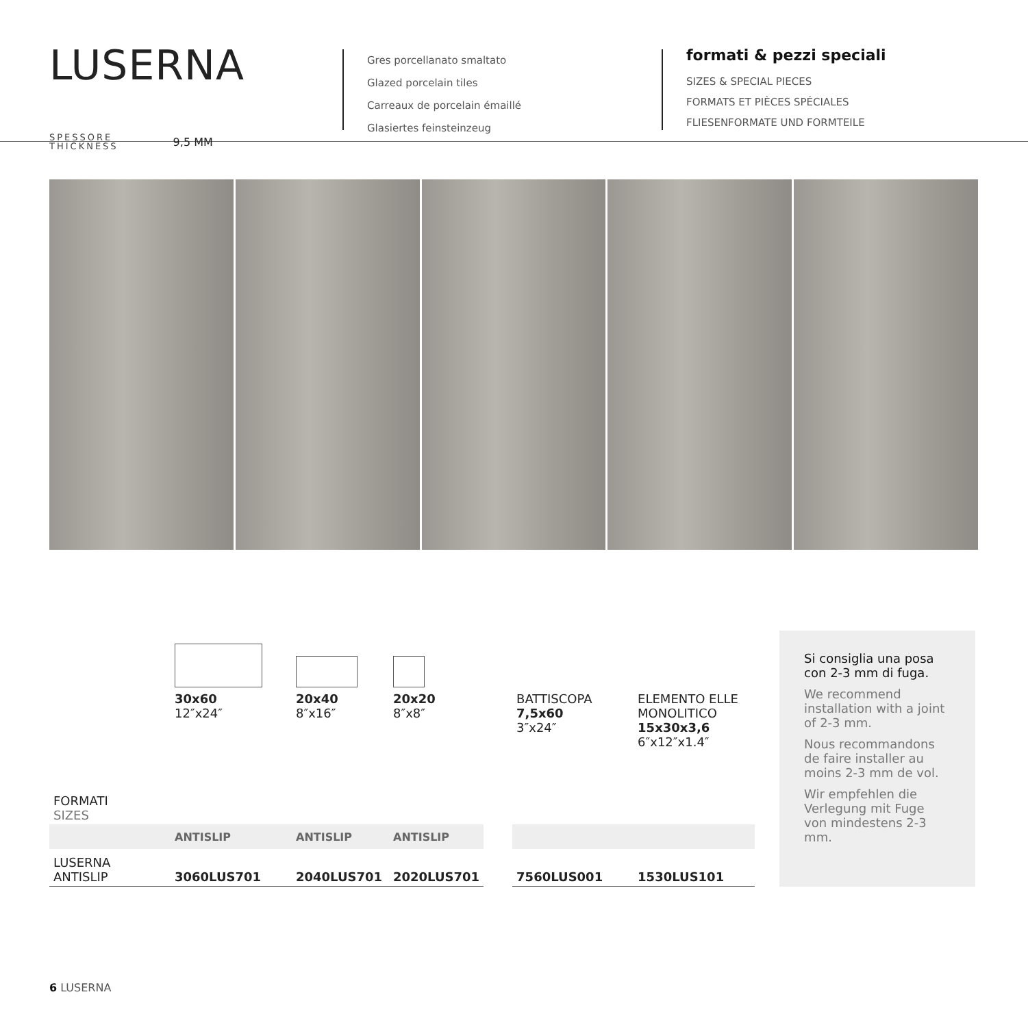LUSERNA
SPESSORE
THICKNESS
9,5 MM
Gres porcellanato smaltato
Glazed porcelain tiles
Carreaux de porcelain émaillé
Glasiertes feinsteinzeug
formati & pezzi speciali
SIZES & SPECIAL PIECES
FORMATS ET PIÈCES SPÉCIALES
FLIESENFORMATE UND FORMTEILE
| FORMATI SIZES | 30x60 12″x24″ | 20x40 8″x16″ | 20x20 8″x8″ | | BATTISCOPA 7,5x60 3″x24″ | ELEMENTO ELLE MONOLITICO 15x30x3,6 6″x12″x1.4″ |
| | ANTISLIP | ANTISLIP | ANTISLIP | | | |
| LUSERNA ANTISLIP | 3060LUS701 | 2040LUS701 | 2020LUS701 | | 7560LUS001 | 1530LUS101 |
Si consiglia una posa con 2-3 mm di fuga.
We recommend installation with a joint of 2-3 mm.
Nous recommandons de faire installer au moins 2-3 mm de vol.
Wir empfehlen die Verlegung mit Fuge von mindestens 2-3 mm.
6 LUSERNA